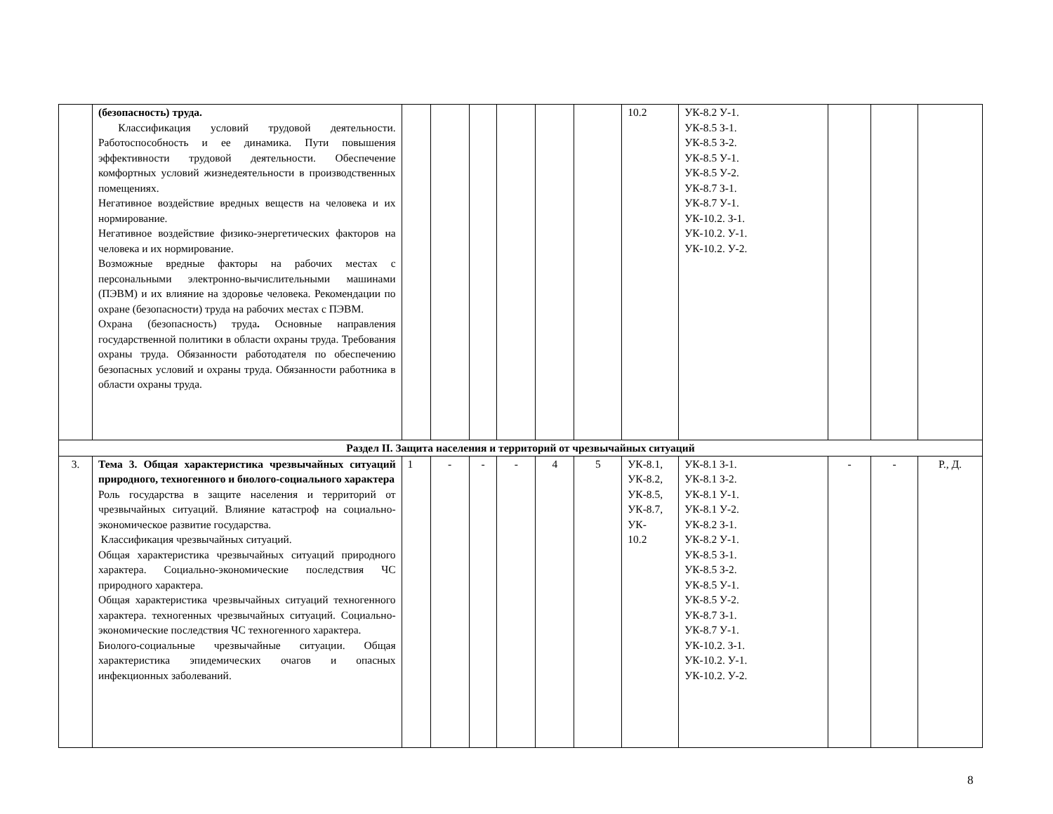| | (безопасность) труда. Классификация условий трудовой деятельности. Работоспособность и ее динамика. Пути повышения эффективности трудовой деятельности. Обеспечение комфортных условий жизнедеятельности в производственных помещениях. Негативное воздействие вредных веществ на человека и их нормирование. Негативное воздействие физико-энергетических факторов на человека и их нормирование. Возможные вредные факторы на рабочих местах с персональными электронно-вычислительными машинами (ПЭВМ) и их влияние на здоровье человека. Рекомендации по охране (безопасности) труда на рабочих местах с ПЭВМ. Охрана (безопасность) труда . Основные направления государственной политики в области охраны труда. Требования охраны труда. Обязанности работодателя по обеспечению безопасных условий и охраны труда. Обязанности работника в области охраны труда. | | | | | | | 10.2 | УК-8.2 У-1. УК-8.5 З-1. УК-8.5 З-2. УК-8.5 У-1. УК-8.5 У-2. УК-8.7 З-1. УК-8.7 У-1. УК-10.2. З-1. УК-10.2. У-1. УК-10.2. У-2. | | | |
| Раздел II. Защита населения и территорий от чрезвычайных ситуаций | | | | | | | | | | | | |
| 3. | Тема 3. Общая характеристика чрезвычайных ситуаций природного, техногенного и биолого-социального характера Роль государства в защите населения и территорий от чрезвычайных ситуаций. Влияние катастроф на социально-экономическое развитие государства. Классификация чрезвычайных ситуаций. Общая характеристика чрезвычайных ситуаций природного характера. Социально-экономические последствия ЧС природного характера. Общая характеристика чрезвычайных ситуаций техногенного характера. техногенных чрезвычайных ситуаций. Социально-экономические последствия ЧС техногенного характера. Биолого-социальные чрезвычайные ситуации. Общая характеристика эпидемических очагов и опасных инфекционных заболеваний. | 1 | - | - | - | 4 | 5 | УК-8.1, УК-8.2, УК-8.5, УК-8.7, УК- 10.2 | УК-8.1 З-1. УК-8.1 З-2. УК-8.1 У-1. УК-8.1 У-2. УК-8.2 З-1. УК-8.2 У-1. УК-8.5 З-1. УК-8.5 З-2. УК-8.5 У-1. УК-8.5 У-2. УК-8.7 З-1. УК-8.7 У-1. УК-10.2. З-1. УК-10.2. У-1. УК-10.2. У-2. | - | - | Р., Д. |
8